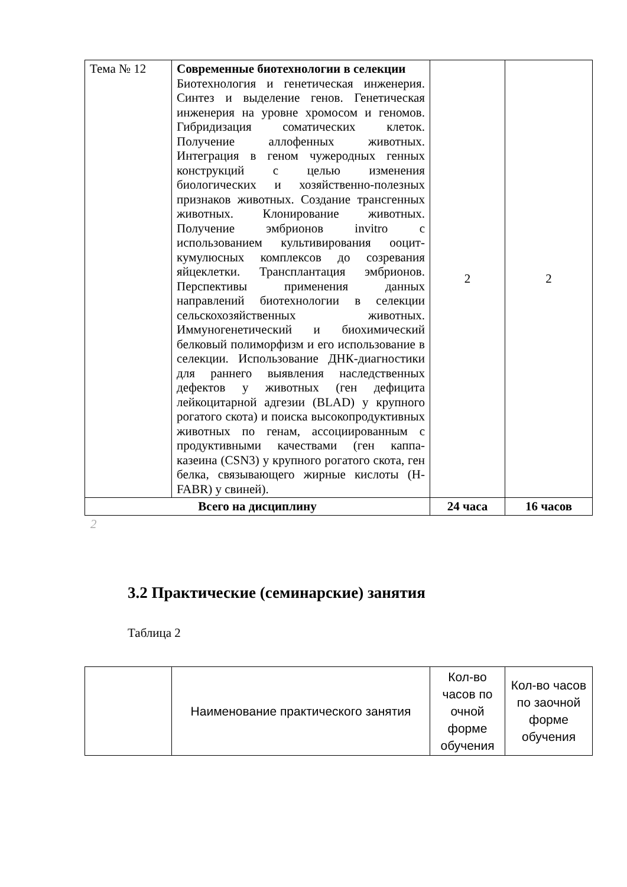| Тема № 12 | Современные биотехнологии в селекции Биотехнология и генетическая инженерия. Синтез и выделение генов. Генетическая инженерия на уровне хромосом и геномов. Гибридизация соматических клеток. Получение аллофенных животных. Интеграция в геном чужеродных генных конструкций с целью изменения биологических и хозяйственно-полезных признаков животных. Создание трансгенных животных. Клонирование животных. Получение эмбрионов invitro с использованием культивирования ооцит-кумулюсных комплексов до созревания яйцеклетки. Трансплантация эмбрионов. Перспективы применения данных направлений биотехнологии в селекции сельскохозяйственных животных. Иммуногенетический и биохимический белковый полиморфизм и его использование в селекции. Использование ДНК-диагностики для раннего выявления наследственных дефектов у животных (ген дефицита лейкоцитарной адгезии (BLAD) у крупного рогатого скота) и поиска высокопродуктивных животных по генам, ассоциированным с продуктивными качествами (ген каппа-казеина (CSN3) у крупного рогатого скота, ген белка, связывающего жирные кислоты (H-FABR) у свиней). | 2 | 2 |
| Всего на дисциплину | | 24 часа | 16 часов |
2
3.2 Практические (семинарские) занятия
Таблица 2
| | Наименование практического занятия | Кол-во часов по очной форме обучения | Кол-во часов по заочной форме обучения |